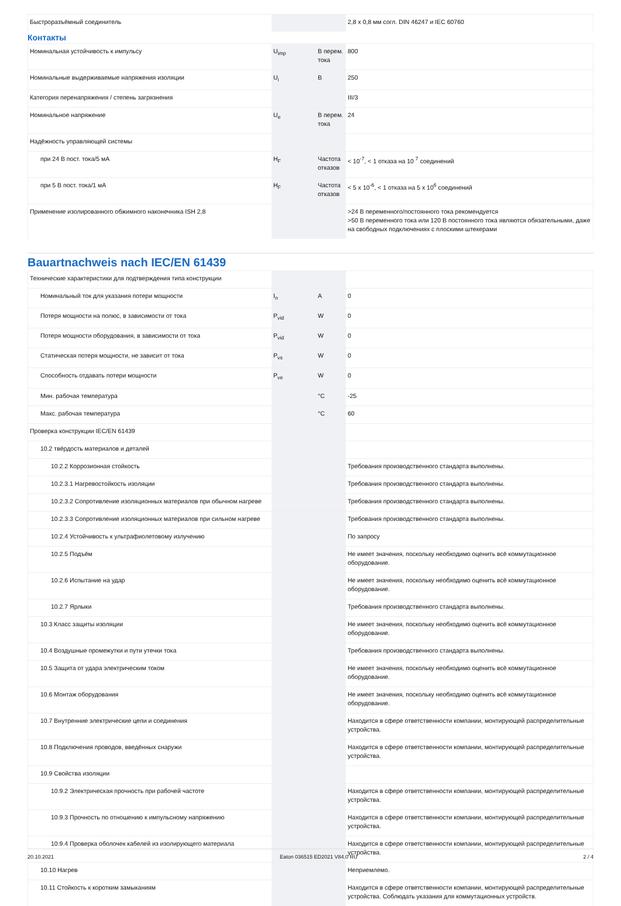| Быстроразъёмный соединитель | | | 2,8 x 0,8 мм согл. DIN 46247 и IEC 60760 |
Контакты
| Номинальная устойчивость к импульсу | U<sub>imp</sub> | В перем. тока | 800 |
| Номинальные выдерживаемые напряжения изоляции | U<sub>i</sub> | В | 250 |
| Категория перенапряжения / степень загрязнения | | | III/3 |
| Номинальное напряжение | U<sub>e</sub> | В перем. тока | 24 |
| Надёжность управляющей системы | | | |
| при 24 В пост. тока/5 мА | H<sub>F</sub> | Частота отказов | < 10<sup>-7</sup>, < 1 отказа на 10 <sup>7</sup> соединений |
| при 5 В пост. тока/1 мА | H<sub>F</sub> | Частота отказов | < 5 x 10<sup>-6</sup>, < 1 отказа на 5 x 10<sup>6</sup> соединений |
| Применение изолированного обжимного наконечника ISH 2,8 | | | >24 В переменного/постоянного тока рекомендуется >50 В переменного тока или 120 В постоянного тока являются обязательными, даже на свободных подключениях с плоскими штекерами |
Bauartnachweis nach IEC/EN 61439
| Технические характеристики для подтверждения типа конструкции | | | |
| Номинальный ток для указания потери мощности | I<sub>n</sub> | A | 0 |
| Потеря мощности на полюс, в зависимости от тока | P<sub>vid</sub> | W | 0 |
| Потеря мощности оборудования, в зависимости от тока | P<sub>vid</sub> | W | 0 |
| Статическая потеря мощности, не зависит от тока | P<sub>vs</sub> | W | 0 |
| Способность отдавать потери мощности | P<sub>ve</sub> | W | 0 |
| Мин. рабочая температура | | °C | -25 |
| Макс. рабочая температура | | °C | 60 |
| Проверка конструкции IEC/EN 61439 | | | |
| 10.2 твёрдость материалов и деталей | | | |
| 10.2.2 Коррозионная стойкость | | | Требования производственного стандарта выполнены. |
| 10.2.3.1 Нагревостойкость изоляции | | | Требования производственного стандарта выполнены. |
| 10.2.3.2 Сопротивление изоляционных материалов при обычном нагреве | | | Требования производственного стандарта выполнены. |
| 10.2.3.3 Сопротивление изоляционных материалов при сильном нагреве | | | Требования производственного стандарта выполнены. |
| 10.2.4 Устойчивость к ультрафиолетовому излучению | | | По запросу |
| 10.2.5 Подъём | | | Не имеет значения, поскольку необходимо оценить всё коммутационное оборудование. |
| 10.2.6 Испытание на удар | | | Не имеет значения, поскольку необходимо оценить всё коммутационное оборудование. |
| 10.2.7 Ярлыки | | | Требования производственного стандарта выполнены. |
| 10.3 Класс защиты изоляции | | | Не имеет значения, поскольку необходимо оценить всё коммутационное оборудование. |
| 10.4 Воздушные промежутки и пути утечки тока | | | Требования производственного стандарта выполнены. |
| 10.5 Защита от удара электрическим током | | | Не имеет значения, поскольку необходимо оценить всё коммутационное оборудование. |
| 10.6 Монтаж оборудования | | | Не имеет значения, поскольку необходимо оценить всё коммутационное оборудование. |
| 10.7 Внутренние электрические цепи и соединения | | | Находится в сфере ответственности компании, монтирующей распределительные устройства. |
| 10.8 Подключения проводов, введённых снаружи | | | Находится в сфере ответственности компании, монтирующей распределительные устройства. |
| 10.9 Свойства изоляции | | | |
| 10.9.2 Электрическая прочность при рабочей частоте | | | Находится в сфере ответственности компании, монтирующей распределительные устройства. |
| 10.9.3 Прочность по отношению к импульсному напряжению | | | Находится в сфере ответственности компании, монтирующей распределительные устройства. |
| 10.9.4 Проверка оболочек кабелей из изолирующего материала | | | Находится в сфере ответственности компании, монтирующей распределительные устройства. |
| 10.10 Нагрев | | | Неприемлемо. |
| 10.11 Стойкость к коротким замыканиям | | | Находится в сфере ответственности компании, монтирующей распределительные устройства. Соблюдать указания для коммутационных устройств. |
20.10.2021 Eaton 036515 ED2021 V84.0 RU 2 / 4